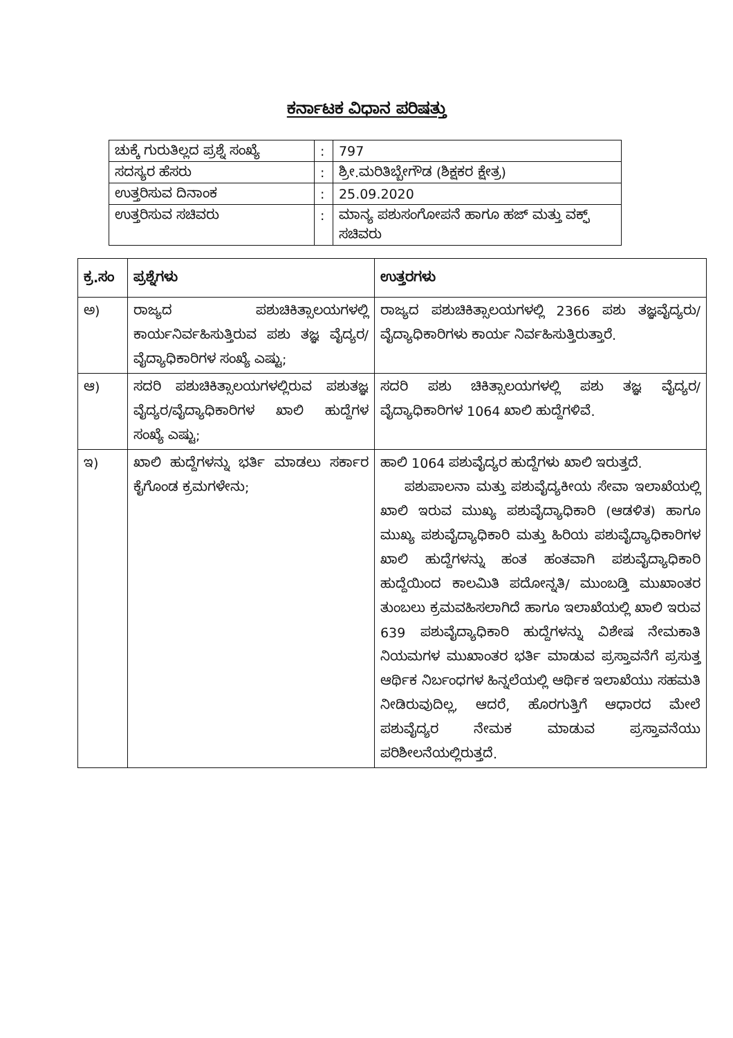ಕರ್ನಾಟಕ ವಿಧಾನ ಪರಿಷತ್ತು
| ಚುಕ್ಕೆ ಗುರುತಿಲ್ಲದ ಪ್ರಶ್ನೆ ಸಂಖ್ಯೆ | : | 797 |
| ಸದಸ್ಯರ ಹೆಸರು | : | ಶ್ರೀ.ಮರಿತಿಬ್ಬೇಗೌಡ (ಶಿಕ್ಷಕರ ಕ್ಷೇತ್ರ) |
| ಉತ್ತರಿಸುವ ದಿನಾಂಕ | : | 25.09.2020 |
| ಉತ್ತರಿಸುವ ಸಚಿವರು | : | ಮಾನ್ಯ ಪಶುಸಂಗೋಪನೆ ಹಾಗೂ ಹಜ್ ಮತ್ತು ವಕ್ಫ್ ಸಚಿವರು |
| ಕ್ರ.ಸಂ | ಪ್ರಶ್ನೆಗಳು | ಉತ್ತರಗಳು |
| --- | --- | --- |
| ಅ) | ರಾಜ್ಯದ ಪಶುಚಿಕಿತ್ಸಾಲಯಗಳಲ್ಲಿ ಕಾರ್ಯನಿರ್ವಹಿಸುತ್ತಿರುವ ಪಶು ತಜ್ಞ ವೈದ್ಯರ/ವೈದ್ಯಾಧಿಕಾರಿಗಳ ಸಂಖ್ಯೆ ಎಷ್ಟು; | ರಾಜ್ಯದ ಪಶುಚಿಕಿತ್ಸಾಲಯಗಳಲ್ಲಿ 2366 ಪಶು ತಜ್ಞವೈದ್ಯರು/ವೈದ್ಯಾಧಿಕಾರಿಗಳು ಕಾರ್ಯ ನಿರ್ವಹಿಸುತ್ತಿರುತ್ತಾರೆ. |
| ಆ) | ಸದರಿ ಪಶುಚಿಕಿತ್ಸಾಲಯಗಳಲ್ಲಿರುವ ಪಶುತಜ್ಞ ವೈದ್ಯರ/ವೈದ್ಯಾಧಿಕಾರಿಗಳ ಖಾಲಿ ಹುದ್ದೆಗಳ ಸಂಖ್ಯೆ ಎಷ್ಟು; | ಸದರಿ ಪಶು ಚಿಕಿತ್ಸಾಲಯಗಳಲ್ಲಿ ಪಶು ತಜ್ಞ ವೈದ್ಯರ/ವೈದ್ಯಾಧಿಕಾರಿಗಳ 1064 ಖಾಲಿ ಹುದ್ದೆಗಳಿವೆ. |
| ಇ) | ಖಾಲಿ ಹುದ್ದೆಗಳನ್ನು ಭರ್ತಿ ಮಾಡಲು ಸರ್ಕಾರ ಕೈಗೊಂಡ ಕ್ರಮಗಳೇನು; | ಹಾಲಿ 1064 ಪಶುವೈದ್ಯರ ಹುದ್ದೆಗಳು ಖಾಲಿ ಇರುತ್ತದೆ. ಪಶುಪಾಲನಾ ಮತ್ತು ಪಶುವೈದ್ಯಕೀಯ ಸೇವಾ ಇಲಾಖೆಯಲ್ಲಿ ಖಾಲಿ ಇರುವ ಮುಖ್ಯ ಪಶುವೈದ್ಯಾಧಿಕಾರಿ (ಆಡಳಿತ) ಹಾಗೂ ಮುಖ್ಯ ಪಶುವೈದ್ಯಾಧಿಕಾರಿ ಮತ್ತು ಹಿರಿಯ ಪಶುವೈದ್ಯಾಧಿಕಾರಿಗಳ ಖಾಲಿ ಹುದ್ದೆಗಳನ್ನು ಹಂತ ಹಂತವಾಗಿ ಪಶುವೈದ್ಯಾಧಿಕಾರಿ ಹುದ್ದೆಯಿಂದ ಕಾಲಮಿತಿ ಪದೋನ್ನತಿ/ ಮುಂಬಡ್ತಿ ಮುಖಾಂತರ ತುಂಬಲು ಕ್ರಮವಹಿಸಲಾಗಿದೆ ಹಾಗೂ ಇಲಾಖೆಯಲ್ಲಿ ಖಾಲಿ ಇರುವ 639 ಪಶುವೈದ್ಯಾಧಿಕಾರಿ ಹುದ್ದೆಗಳನ್ನು ವಿಶೇಷ ನೇಮಕಾತಿ ನಿಯಮಗಳ ಮುಖಾಂತರ ಭರ್ತಿ ಮಾಡುವ ಪ್ರಸ್ತಾವನೆಗೆ ಪ್ರಸುತ್ತ ಆರ್ಥಿಕ ನಿರ್ಬಂಧಗಳ ಹಿನ್ನಲೆಯಲ್ಲಿ ಆರ್ಥಿಕ ಇಲಾಖೆಯು ಸಹಮತಿ ನೀಡಿರುವುದಿಲ್ಲ, ಆದರೆ, ಹೊರಗುತ್ತಿಗೆ ಆಧಾರದ ಮೇಲೆ ಪಶುವೈದ್ಯರ ನೇಮಕ ಮಾಡುವ ಪ್ರಸ್ತಾವನೆಯು ಪರಿಶೀಲನೆಯಲ್ಲಿರುತ್ತದೆ. |